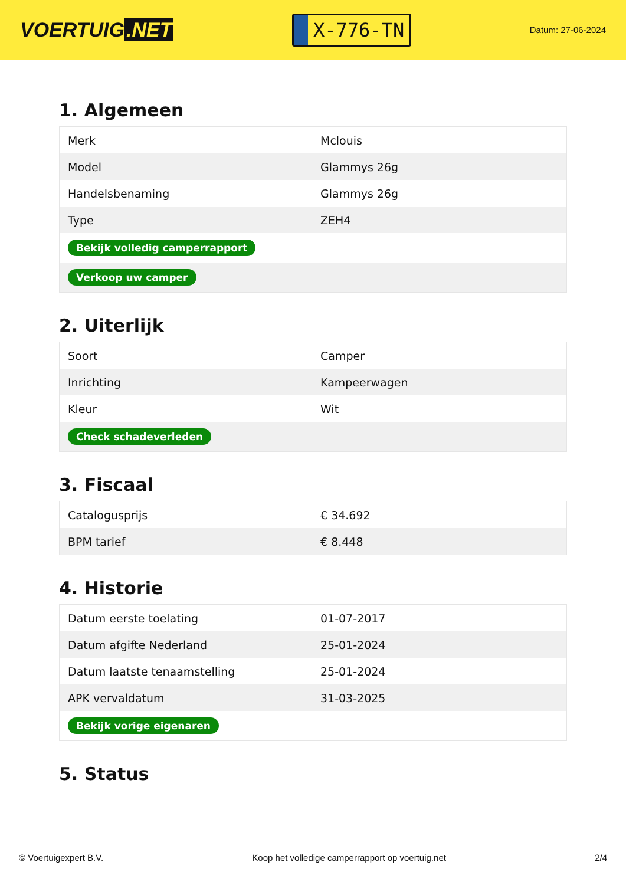VOERTUIG.NET
X-776-TN
Datum: 27-06-2024
1. Algemeen
| Merk | Mclouis |
| Model | Glammys 26g |
| Handelsbenaming | Glammys 26g |
| Type | ZEH4 |
| Bekijk volledig camperrapport | |
| Verkoop uw camper | |
2. Uiterlijk
| Soort | Camper |
| Inrichting | Kampeerwagen |
| Kleur | Wit |
| Check schadeverleden | |
3. Fiscaal
| Catalogusprijs | € 34.692 |
| BPM tarief | € 8.448 |
4. Historie
| Datum eerste toelating | 01-07-2017 |
| Datum afgifte Nederland | 25-01-2024 |
| Datum laatste tenaamstelling | 25-01-2024 |
| APK vervaldatum | 31-03-2025 |
| Bekijk vorige eigenaren | |
5. Status
© Voertuigexpert B.V. Koop het volledige camperrapport op voertuig.net 2/4